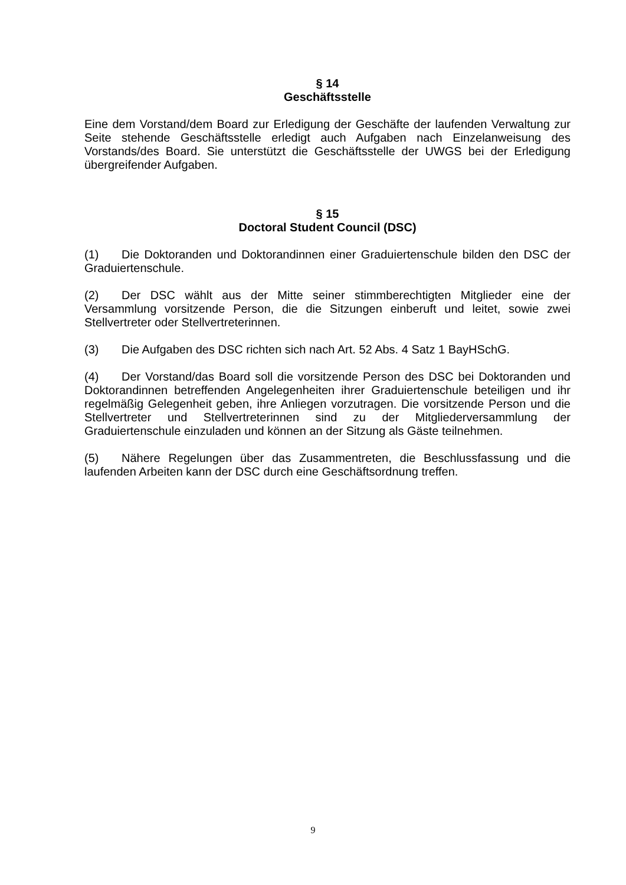§ 14
Geschäftsstelle
Eine dem Vorstand/dem Board zur Erledigung der Geschäfte der laufenden Verwaltung zur Seite stehende Geschäftsstelle erledigt auch Aufgaben nach Einzelanweisung des Vorstands/des Board. Sie unterstützt die Geschäftsstelle der UWGS bei der Erledigung übergreifender Aufgaben.
§ 15
Doctoral Student Council (DSC)
(1) Die Doktoranden und Doktorandinnen einer Graduiertenschule bilden den DSC der Graduiertenschule.
(2) Der DSC wählt aus der Mitte seiner stimmberechtigten Mitglieder eine der Versammlung vorsitzende Person, die die Sitzungen einberuft und leitet, sowie zwei Stellvertreter oder Stellvertreterinnen.
(3) Die Aufgaben des DSC richten sich nach Art. 52 Abs. 4 Satz 1 BayHSchG.
(4) Der Vorstand/das Board soll die vorsitzende Person des DSC bei Doktoranden und Doktorandinnen betreffenden Angelegenheiten ihrer Graduiertenschule beteiligen und ihr regelmäßig Gelegenheit geben, ihre Anliegen vorzutragen. Die vorsitzende Person und die Stellvertreter und Stellvertreterinnen sind zu der Mitgliederversammlung der Graduiertenschule einzuladen und können an der Sitzung als Gäste teilnehmen.
(5) Nähere Regelungen über das Zusammentreten, die Beschlussfassung und die laufenden Arbeiten kann der DSC durch eine Geschäftsordnung treffen.
9